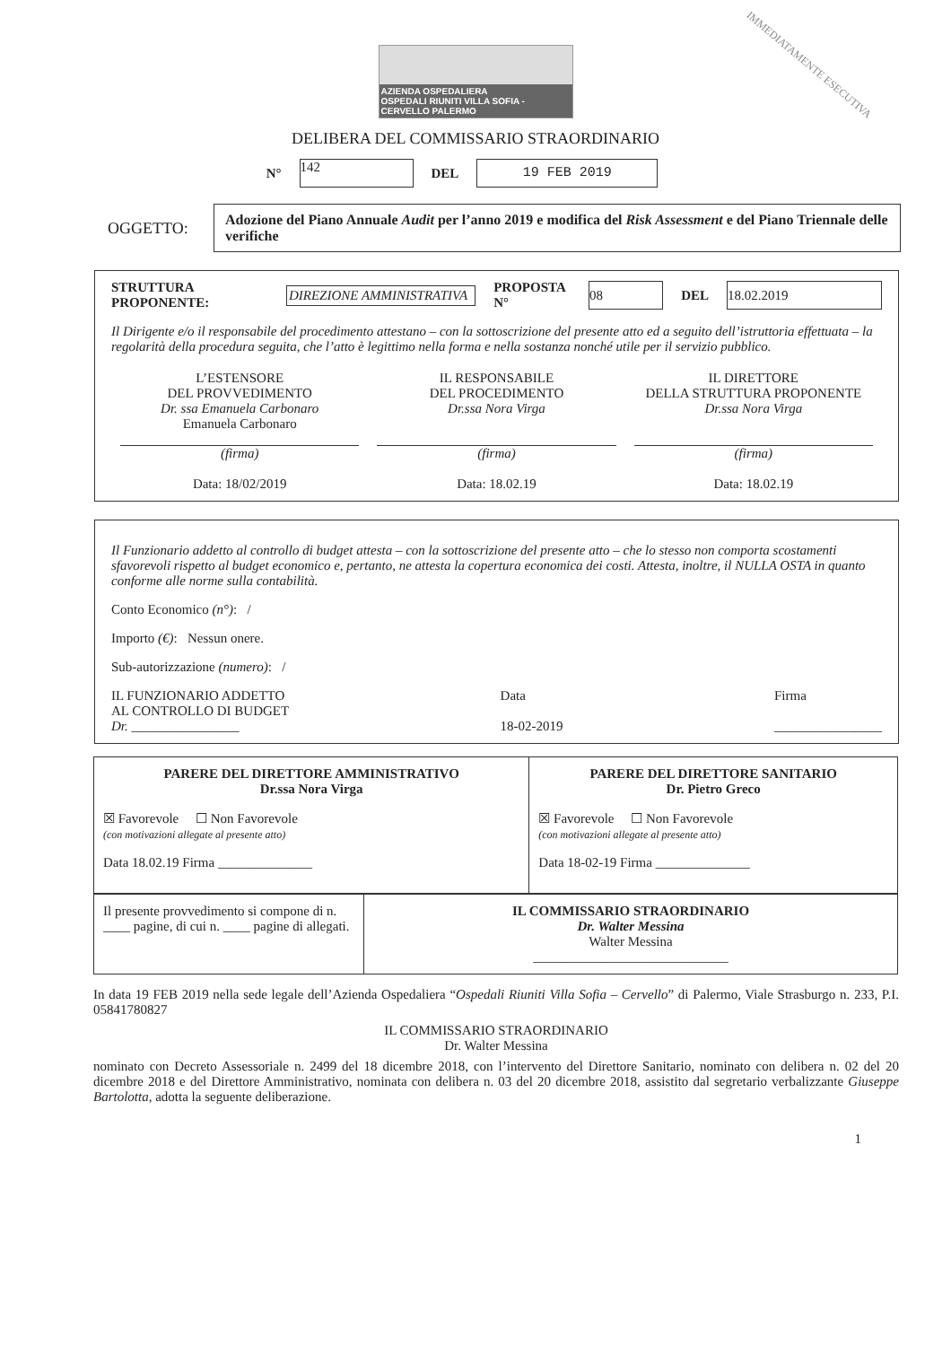IMMEDIATAMENTE ESECUTIVA
AZIENDA OSPEDALIERA
OSPEDALI RIUNITI VILLA SOFIA - CERVELLO PALERMO
DELIBERA DEL COMMISSARIO STRAORDINARIO
N° 142 DEL 19 FEB 2019
OGGETTO:
Adozione del Piano Annuale Audit per l’anno 2019 e modifica del Risk Assessment e del Piano Triennale delle verifiche
STRUTTURA PROPONENTE: DIREZIONE AMMINISTRATIVA PROPOSTA N° 08 DEL 18.02.2019
Il Dirigente e/o il responsabile del procedimento attestano – con la sottoscrizione del presente atto ed a seguito dell’istruttoria effettuata – la regolarità della procedura seguita, che l’atto è legittimo nella forma e nella sostanza nonché utile per il servizio pubblico.
L’ESTENSORE
DEL PROVVEDIMENTO
Dr. ssa Emanuela Carbonaro
Emanuela Carbonaro
(firma)
Data: 18/02/2019
IL RESPONSABILE
DEL PROCEDIMENTO
Dr.ssa Nora Virga
(firma)
Data: 18.02.19
IL DIRETTORE
DELLA STRUTTURA PROPONENTE
Dr.ssa Nora Virga
(firma)
Data: 18.02.19
Il Funzionario addetto al controllo di budget attesta – con la sottoscrizione del presente atto – che lo stesso non comporta scostamenti sfavorevoli rispetto al budget economico e, pertanto, ne attesta la copertura economica dei costi. Attesta, inoltre, il NULLA OSTA in quanto conforme alle norme sulla contabilità.
Conto Economico (n°): /
Importo (€): Nessun onere.
Sub-autorizzazione (numero): /
IL FUNZIONARIO ADDETTO
AL CONTROLLO DI BUDGET
Dr. ________________
Data
18-02-2019
Firma
________________
| PARERE DEL DIRETTORE AMMINISTRATIVO Dr.ssa Nora Virga ☒ Favorevole ☐ Non Favorevole (con motivazioni allegate al presente atto) Data 18.02.19 Firma ______________ | PARERE DEL DIRETTORE SANITARIO Dr. Pietro Greco ☒ Favorevole ☐ Non Favorevole (con motivazioni allegate al presente atto) Data 18-02-19 Firma ______________ |
| Il presente provvedimento si compone di n. ____ pagine, di cui n. ____ pagine di allegati. | IL COMMISSARIO STRAORDINARIO Dr. Walter Messina Walter Messina _____________________________ |
In data 19 FEB 2019 nella sede legale dell’Azienda Ospedaliera “Ospedali Riuniti Villa Sofia – Cervello” di Palermo, Viale Strasburgo n. 233, P.I. 05841780827
IL COMMISSARIO STRAORDINARIO
Dr. Walter Messina
nominato con Decreto Assessoriale n. 2499 del 18 dicembre 2018, con l’intervento del Direttore Sanitario, nominato con delibera n. 02 del 20 dicembre 2018 e del Direttore Amministrativo, nominata con delibera n. 03 del 20 dicembre 2018, assistito dal segretario verbalizzante Giuseppe Bartolotta, adotta la seguente deliberazione.
1